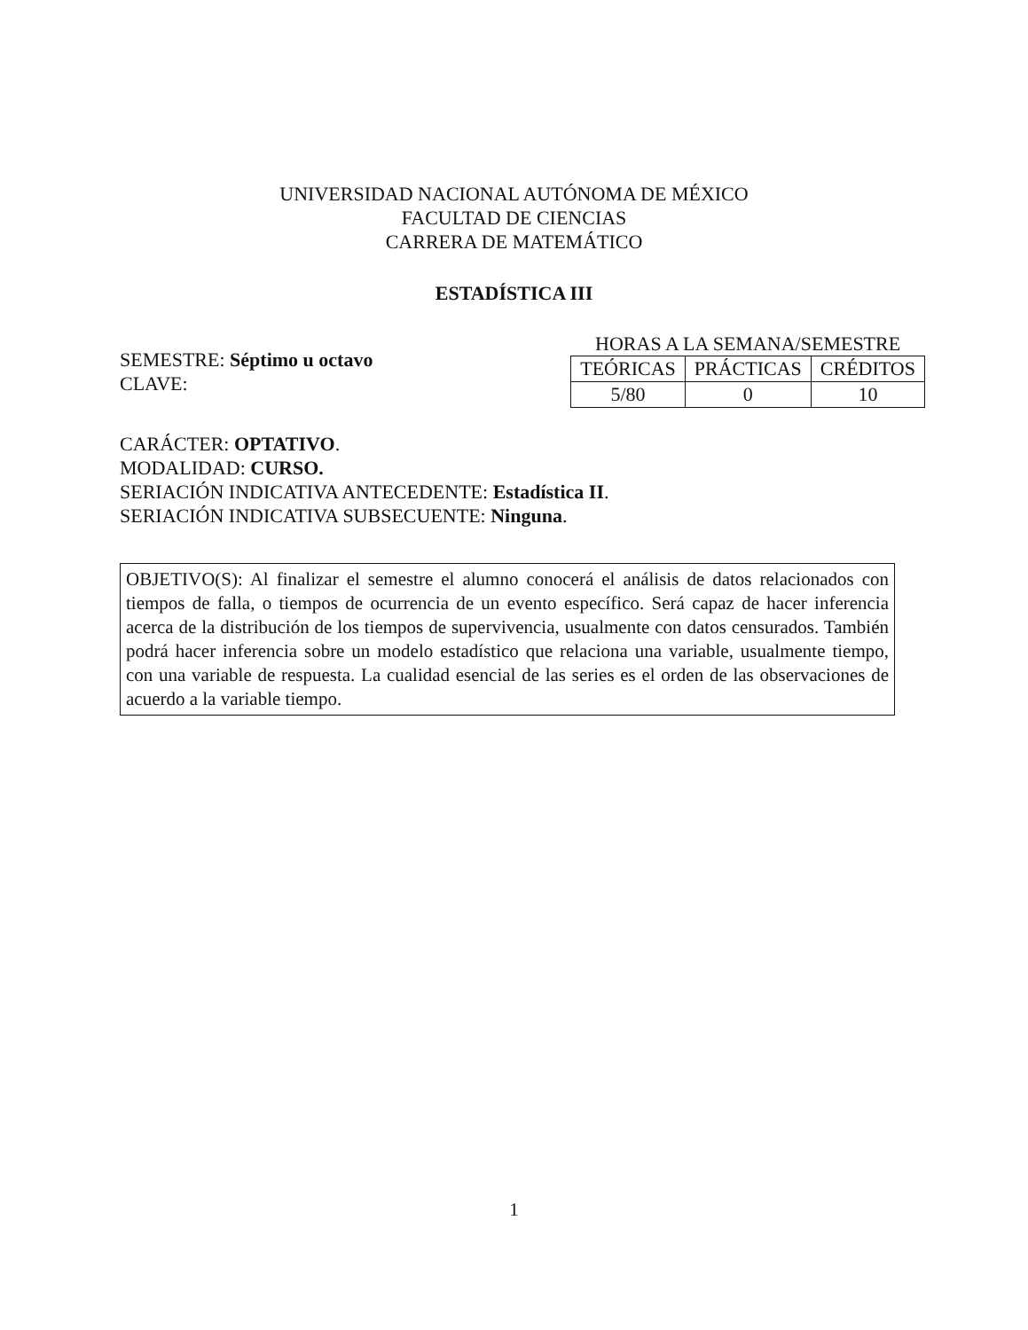UNIVERSIDAD NACIONAL AUTÓNOMA DE MÉXICO
FACULTAD DE CIENCIAS
CARRERA DE MATEMÁTICO
ESTADÍSTICA III
SEMESTRE: Séptimo u octavo
CLAVE:
HORAS A LA SEMANA/SEMESTRE
| TEÓRICAS | PRÁCTICAS | CRÉDITOS |
| 5/80 | 0 | 10 |
CARÁCTER: OPTATIVO.
MODALIDAD: CURSO.
SERIACIÓN INDICATIVA ANTECEDENTE: Estadística II.
SERIACIÓN INDICATIVA SUBSECUENTE: Ninguna.
OBJETIVO(S): Al finalizar el semestre el alumno conocerá el análisis de datos relacionados con tiempos de falla, o tiempos de ocurrencia de un evento específico. Será capaz de hacer inferencia acerca de la distribución de los tiempos de supervivencia, usualmente con datos censurados. También podrá hacer inferencia sobre un modelo estadístico que relaciona una variable, usualmente tiempo, con una variable de respuesta. La cualidad esencial de las series es el orden de las observaciones de acuerdo a la variable tiempo.
1